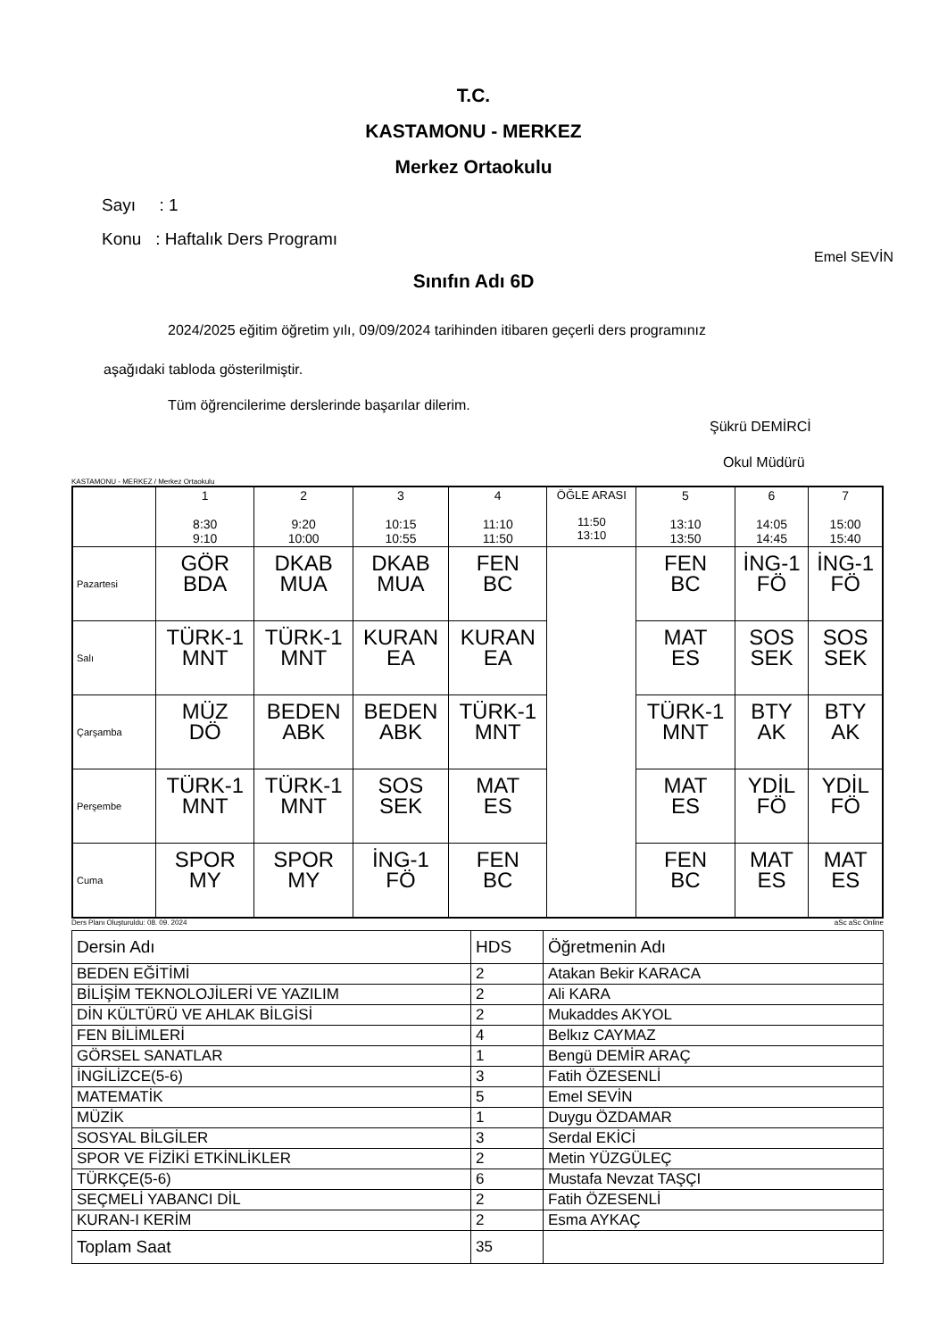T.C.
KASTAMONU - MERKEZ
Merkez Ortaokulu
Sayı : 1
Konu : Haftalık Ders Programı
Emel SEVİN
Sınıfın Adı 6D
2024/2025 eğitim öğretim yılı, 09/09/2024 tarihinden itibaren geçerli ders programınız
aşağıdaki tabloda gösterilmiştir.
Tüm öğrencilerime derslerinde başarılar dilerim.
Şükrü DEMİRCİ
Okul Müdürü
KASTAMONU - MERKEZ / Merkez Ortaokulu
| | 1 8:30 9:10 | 2 9:20 10:00 | 3 10:15 10:55 | 4 11:10 11:50 | ÖĞLE ARASI 11:50 13:10 | 5 13:10 13:50 | 6 14:05 14:45 | 7 15:00 15:40 |
| --- | --- | --- | --- | --- | --- | --- | --- | --- |
| Pazartesi | GÖR BDA | DKAB MUA | DKAB MUA | FEN BC | | FEN BC | İNG-1 FÖ | İNG-1 FÖ |
| Salı | TÜRK-1 MNT | TÜRK-1 MNT | KURAN EA | KURAN EA | | MAT ES | SOS SEK | SOS SEK |
| Çarşamba | MÜZ DÖ | BEDEN ABK | BEDEN ABK | TÜRK-1 MNT | | TÜRK-1 MNT | BTY AK | BTY AK |
| Perşembe | TÜRK-1 MNT | TÜRK-1 MNT | SOS SEK | MAT ES | | MAT ES | YDİL FÖ | YDİL FÖ |
| Cuma | SPOR MY | SPOR MY | İNG-1 FÖ | FEN BC | | FEN BC | MAT ES | MAT ES |
Ders Planı Oluşturuldu: 08. 09. 2024 aSc aSc Online
| Dersin Adı | HDS | Öğretmenin Adı |
| BEDEN EĞİTİMİ | 2 | Atakan Bekir KARACA |
| BİLİŞİM TEKNOLOJİLERİ VE YAZILIM | 2 | Ali KARA |
| DİN KÜLTÜRÜ VE AHLAK BİLGİSİ | 2 | Mukaddes AKYOL |
| FEN BİLİMLERİ | 4 | Belkız CAYMAZ |
| GÖRSEL SANATLAR | 1 | Bengü DEMİR ARAÇ |
| İNGİLİZCE(5-6) | 3 | Fatih ÖZESENLİ |
| MATEMATİK | 5 | Emel SEVİN |
| MÜZİK | 1 | Duygu ÖZDAMAR |
| SOSYAL BİLGİLER | 3 | Serdal EKİCİ |
| SPOR VE FİZİKİ ETKİNLİKLER | 2 | Metin YÜZGÜLEÇ |
| TÜRKÇE(5-6) | 6 | Mustafa Nevzat TAŞÇI |
| SEÇMELİ YABANCI DİL | 2 | Fatih ÖZESENLİ |
| KURAN-I KERİM | 2 | Esma AYKAÇ |
| Toplam Saat | 35 | |